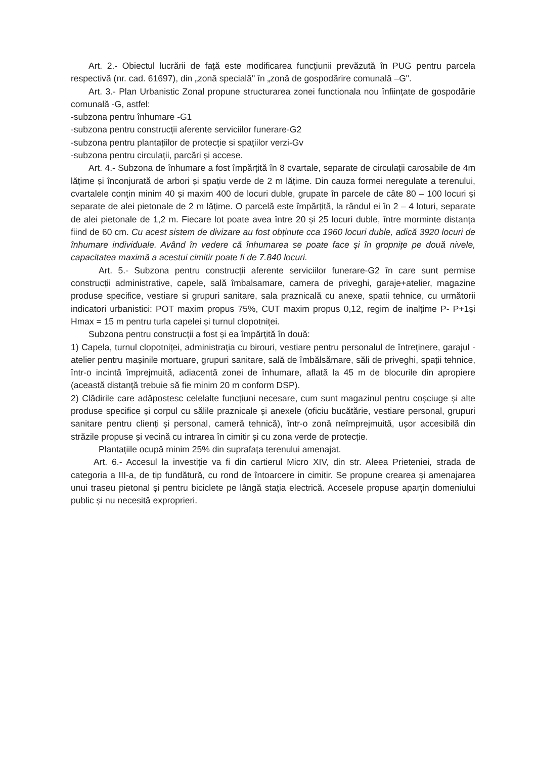Art. 2.- Obiectul lucrării de față este modificarea funcțiunii prevăzută în PUG pentru parcela respectivă (nr. cad. 61697), din „zonă specială" în „zonă de gospodărire comunală –G".
Art. 3.- Plan Urbanistic Zonal propune structurarea zonei functionala nou înființate de gospodărie comunală -G, astfel:
-subzona pentru înhumare -G1
-subzona pentru construcții aferente serviciilor funerare-G2
-subzona pentru plantațiilor de protecție si spațiilor verzi-Gv
-subzona pentru circulații, parcări și accese.
Art. 4.- Subzona de înhumare a fost împărțită în 8 cvartale, separate de circulații carosabile de 4m lățime și înconjurată de arbori și spațiu verde de 2 m lățime. Din cauza formei neregulate a terenului, cvartalele conțin minim 40 și maxim 400 de locuri duble, grupate în parcele de câte 80 – 100 locuri și separate de alei pietonale de 2 m lățime. O parcelă este împărțită, la rândul ei în 2 – 4 loturi, separate de alei pietonale de 1,2 m. Fiecare lot poate avea între 20 și 25 locuri duble, între morminte distanța fiind de 60 cm. Cu acest sistem de divizare au fost obținute cca 1960 locuri duble, adică 3920 locuri de înhumare individuale. Având în vedere că înhumarea se poate face și în gropnițe pe două nivele, capacitatea maximă a acestui cimitir poate fi de 7.840 locuri.
Art. 5.- Subzona pentru construcții aferente serviciilor funerare-G2 în care sunt permise construcții administrative, capele, sală îmbalsamare, camera de priveghi, garaje+atelier, magazine produse specifice, vestiare si grupuri sanitare, sala praznicală cu anexe, spatii tehnice, cu următorii indicatori urbanistici: POT maxim propus 75%, CUT maxim propus 0,12, regim de inalțime P- P+1și Hmax = 15 m pentru turla capelei și turnul clopotniței.
Subzona pentru construcții a fost și ea împărțită în două:
1) Capela, turnul clopotniței, administrația cu birouri, vestiare pentru personalul de întreținere, garajul - atelier pentru mașinile mortuare, grupuri sanitare, sală de îmbălsămare, săli de priveghi, spații tehnice, într-o incintă împrejmuită, adiacentă zonei de înhumare, aflată la 45 m de blocurile din apropiere (această distanță trebuie să fie minim 20 m conform DSP).
2) Clădirile care adăpostesc celelalte funcțiuni necesare, cum sunt magazinul pentru coșciuge și alte produse specifice și corpul cu sălile praznicale și anexele (oficiu bucătărie, vestiare personal, grupuri sanitare pentru clienți și personal, cameră tehnică), într-o zonă neîmprejmuită, ușor accesibilă din străzile propuse și vecină cu intrarea în cimitir și cu zona verde de protecție.
Plantațiile ocupă minim 25% din suprafața terenului amenajat.
Art. 6.- Accesul la investiție va fi din cartierul Micro XIV, din str. Aleea Prieteniei, strada de categoria a III-a, de tip fundătură, cu rond de întoarcere in cimitir. Se propune crearea și amenajarea unui traseu pietonal și pentru biciclete pe lângă stația electrică. Accesele propuse aparțin domeniului public și nu necesită exproprieri.